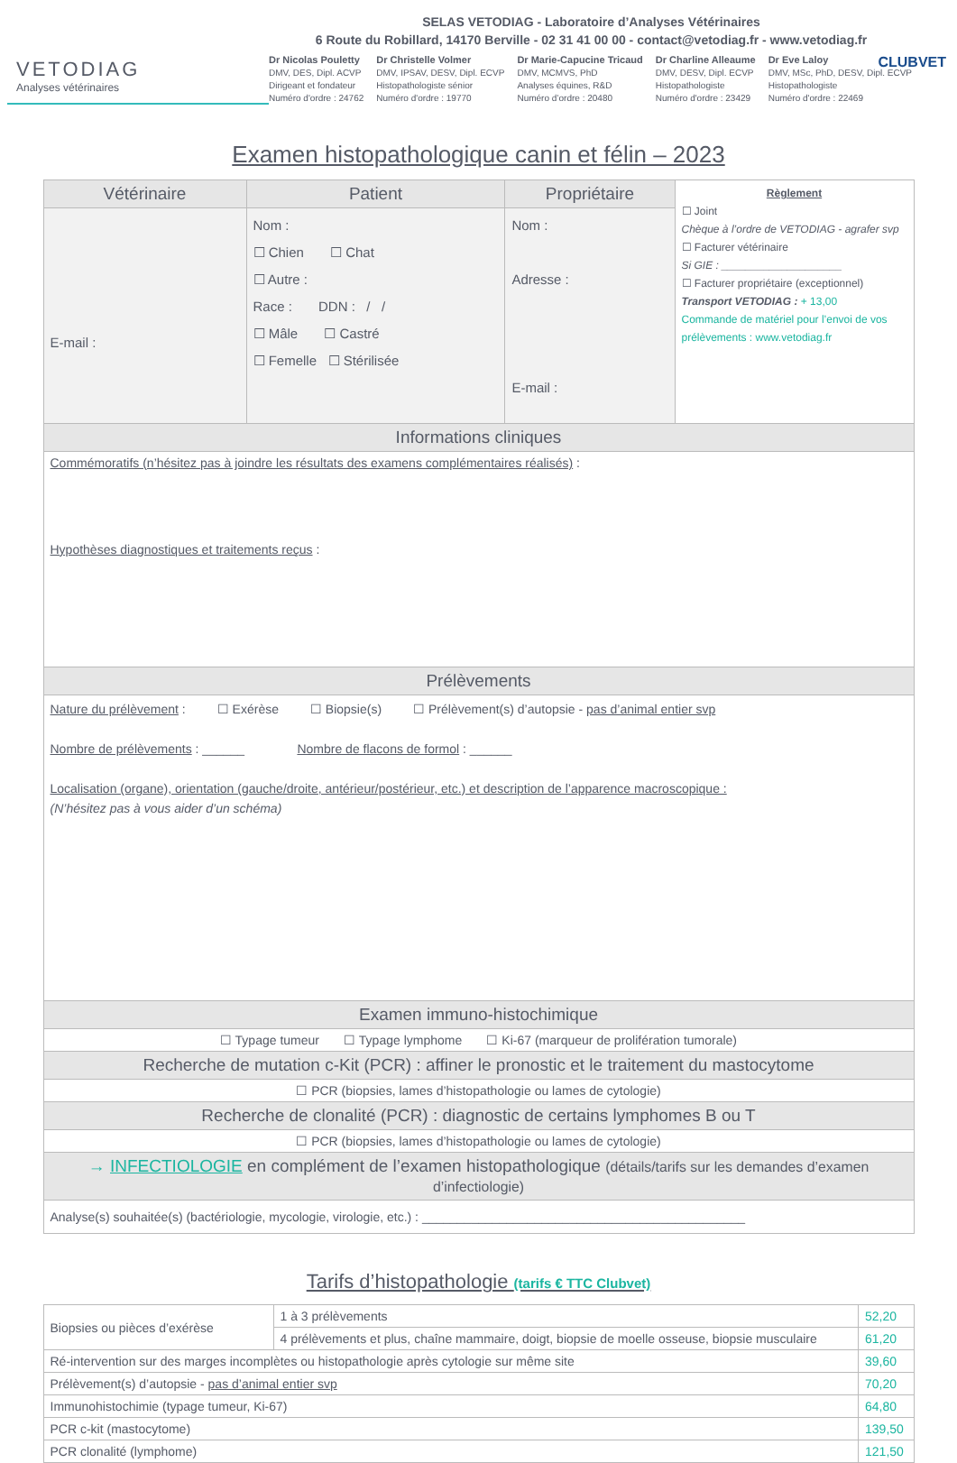SELAS VETODIAG - Laboratoire d’Analyses Vétérinaires
6 Route du Robillard, 14170 Berville - 02 31 41 00 00 - contact@vetodiag.fr - www.vetodiag.fr
CLUBVET
VETODIAG
Analyses vétérinaires
Dr Nicolas Pouletty
DMV, DES, Dipl. ACVP
Dirigeant et fondateur
Numéro d'ordre : 24762
Dr Christelle Volmer
DMV, IPSAV, DESV, Dipl. ECVP
Histopathologiste sénior
Numéro d'ordre : 19770
Dr Marie-Capucine Tricaud
DMV, MCMVS, PhD
Analyses équines, R&D
Numéro d’ordre : 20480
Dr Charline Alleaume
DMV, DESV, Dipl. ECVP
Histopathologiste
Numéro d'ordre : 23429
Dr Eve Laloy
DMV, MSc, PhD, DESV, Dipl. ECVP
Histopathologiste
Numéro d'ordre : 22469
Examen histopathologique canin et félin – 2023
| Vétérinaire | Patient | Propriétaire | Règlement ☐ Joint Chèque à l’ordre de VETODIAG - agrafer svp ☐ Facturer vétérinaire Si GIE : ____________________ ☐ Facturer propriétaire (exceptionnel) Transport VETODIAG : + 13,00 Commande de matériel pour l’envoi de vos prélèvements : www.vetodiag.fr |
| E-mail : | Nom : ☐ Chien ☐ Chat ☐ Autre : Race : DDN : / / ☐ Mâle ☐ Castré ☐ Femelle ☐ Stérilisée | Nom : Adresse : E-mail : | |
| Informations cliniques | | | |
| Commémoratifs (n’hésitez pas à joindre les résultats des examens complémentaires réalisés) : Hypothèses diagnostiques et traitements reçus : | | | |
| Prélèvements | | | |
| Nature du prélèvement : ☐ Exérèse ☐ Biopsie(s) ☐ Prélèvement(s) d’autopsie - pas d’animal entier svp Nombre de prélèvements : ______ Nombre de flacons de formol : ______ Localisation (organe), orientation (gauche/droite, antérieur/postérieur, etc.) et description de l’apparence macroscopique : (N’hésitez pas à vous aider d’un schéma) | | | |
| Examen immuno-histochimique | | | |
| ☐ Typage tumeur ☐ Typage lymphome ☐ Ki-67 (marqueur de prolifération tumorale) | | | |
| Recherche de mutation c-Kit (PCR) : affiner le pronostic et le traitement du mastocytome | | | |
| ☐ PCR (biopsies, lames d’histopathologie ou lames de cytologie) | | | |
| Recherche de clonalité (PCR) : diagnostic de certains lymphomes B ou T | | | |
| ☐ PCR (biopsies, lames d’histopathologie ou lames de cytologie) | | | |
| → INFECTIOLOGIE en complément de l’examen histopathologique (détails/tarifs sur les demandes d’examen d’infectiologie) | | | |
| Analyse(s) souhaitée(s) (bactériologie, mycologie, virologie, etc.) : ______________________________________________ | | | |
Tarifs d’histopathologie (tarifs € TTC Clubvet)
| Biopsies ou pièces d’exérèse | 1 à 3 prélèvements | 52,20 |
| | 4 prélèvements et plus, chaîne mammaire, doigt, biopsie de moelle osseuse, biopsie musculaire | 61,20 |
| Ré-intervention sur des marges incomplètes ou histopathologie après cytologie sur même site | | 39,60 |
| Prélèvement(s) d’autopsie - pas d’animal entier svp | | 70,20 |
| Immunohistochimie (typage tumeur, Ki-67) | | 64,80 |
| PCR c-kit (mastocytome) | | 139,50 |
| PCR clonalité (lymphome) | | 121,50 |